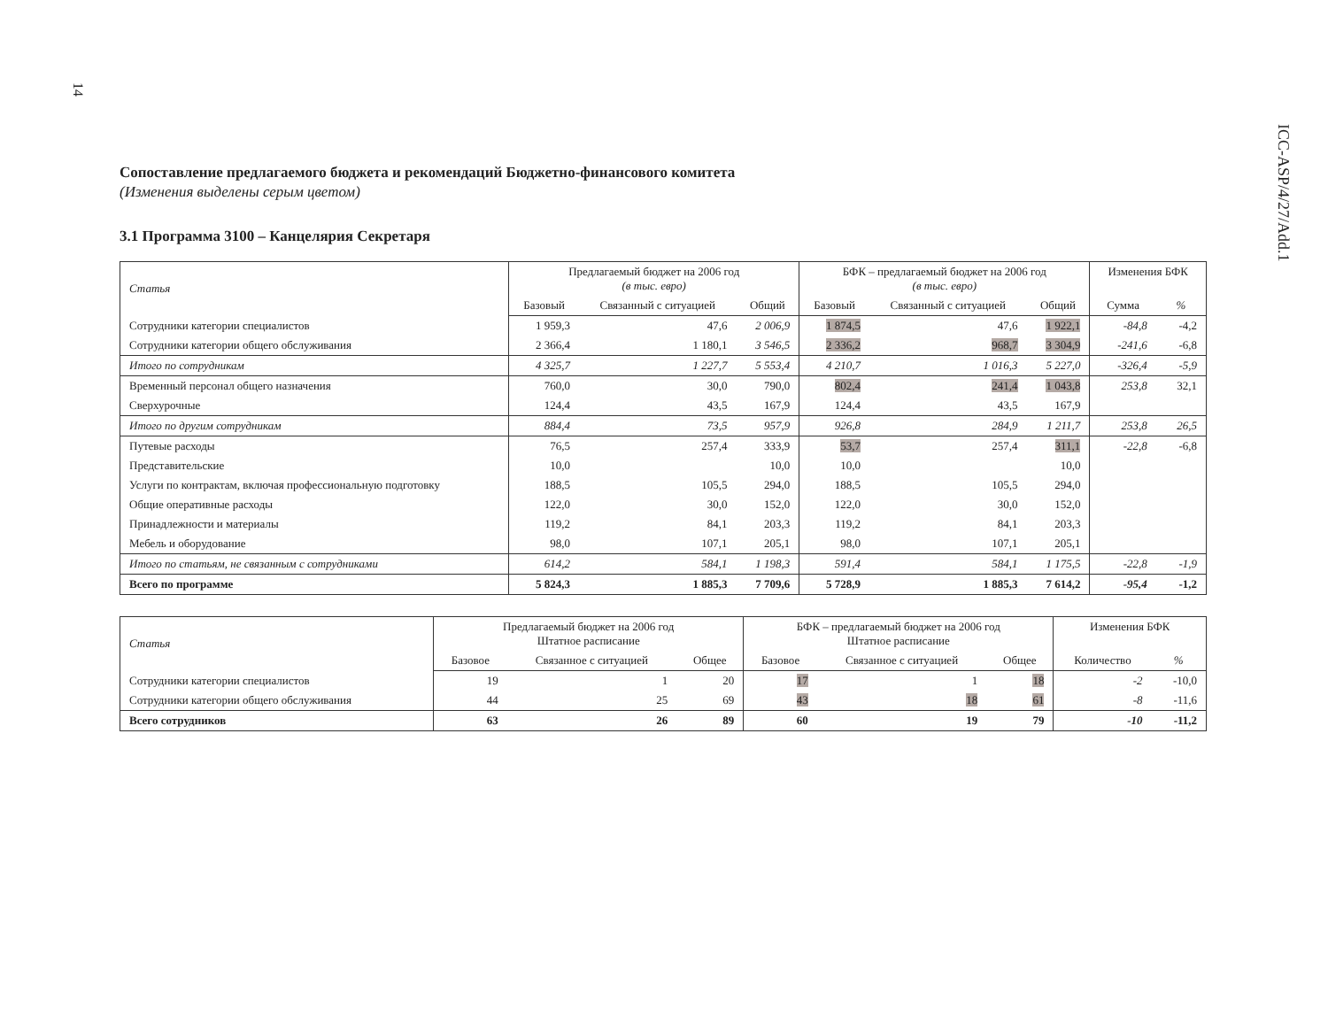14
ICC-ASP/4/27/Add.1
Сопоставление предлагаемого бюджета и рекомендаций Бюджетно-финансового комитета
(Изменения выделены серым цветом)
3.1 Программа 3100 – Канцелярия Секретаря
| Статья | Предлагаемый бюджет на 2006 год (в тыс. евро) | | | БФК – предлагаемый бюджет на 2006 год (в тыс. евро) | | | Изменения БФК | |
| --- | --- | --- | --- | --- | --- | --- | --- | --- |
| | Базовый | Связанный с ситуацией | Общий | Базовый | Связанный с ситуацией | Общий | Сумма | % |
| Сотрудники категории специалистов | 1 959,3 | 47,6 | 2 006,9 | 1 874,5 | 47,6 | 1 922,1 | -84,8 | -4,2 |
| Сотрудники категории общего обслуживания | 2 366,4 | 1 180,1 | 3 546,5 | 2 336,2 | 968,7 | 3 304,9 | -241,6 | -6,8 |
| Итого по сотрудникам | 4 325,7 | 1 227,7 | 5 553,4 | 4 210,7 | 1 016,3 | 5 227,0 | -326,4 | -5,9 |
| Временный персонал общего назначения | 760,0 | 30,0 | 790,0 | 802,4 | 241,4 | 1 043,8 | 253,8 | 32,1 |
| Сверхурочные | 124,4 | 43,5 | 167,9 | 124,4 | 43,5 | 167,9 | | |
| Итого по другим сотрудникам | 884,4 | 73,5 | 957,9 | 926,8 | 284,9 | 1 211,7 | 253,8 | 26,5 |
| Путевые расходы | 76,5 | 257,4 | 333,9 | 53,7 | 257,4 | 311,1 | -22,8 | -6,8 |
| Представительские | 10,0 | | 10,0 | 10,0 | | 10,0 | | |
| Услуги по контрактам, включая профессиональную подготовку | 188,5 | 105,5 | 294,0 | 188,5 | 105,5 | 294,0 | | |
| Общие оперативные расходы | 122,0 | 30,0 | 152,0 | 122,0 | 30,0 | 152,0 | | |
| Принадлежности и материалы | 119,2 | 84,1 | 203,3 | 119,2 | 84,1 | 203,3 | | |
| Мебель и оборудование | 98,0 | 107,1 | 205,1 | 98,0 | 107,1 | 205,1 | | |
| Итого по статьям, не связанным с сотрудниками | 614,2 | 584,1 | 1 198,3 | 591,4 | 584,1 | 1 175,5 | -22,8 | -1,9 |
| Всего по программе | 5 824,3 | 1 885,3 | 7 709,6 | 5 728,9 | 1 885,3 | 7 614,2 | -95,4 | -1,2 |
| Статья | Предлагаемый бюджет на 2006 год Штатное расписание | | | БФК – предлагаемый бюджет на 2006 год Штатное расписание | | | Изменения БФК | |
| --- | --- | --- | --- | --- | --- | --- | --- | --- |
| | Базовое | Связанное с ситуацией | Общее | Базовое | Связанное с ситуацией | Общее | Количество | % |
| Сотрудники категории специалистов | 19 | 1 | 20 | 17 | 1 | 18 | -2 | -10,0 |
| Сотрудники категории общего обслуживания | 44 | 25 | 69 | 43 | 18 | 61 | -8 | -11,6 |
| Всего сотрудников | 63 | 26 | 89 | 60 | 19 | 79 | -10 | -11,2 |